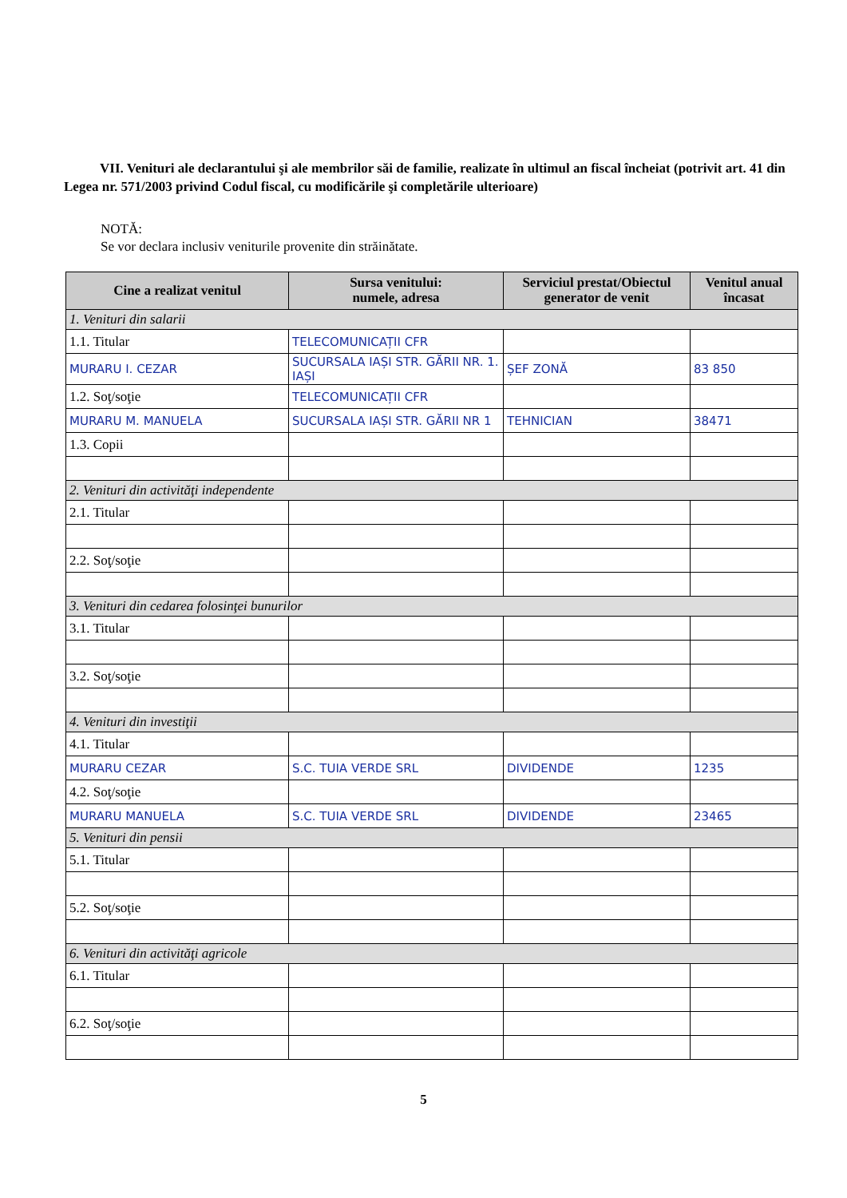VII. Venituri ale declarantului şi ale membrilor săi de familie, realizate în ultimul an fiscal încheiat (potrivit art. 41 din Legea nr. 571/2003 privind Codul fiscal, cu modificările şi completările ulterioare)
NOTĂ:
Se vor declara inclusiv veniturile provenite din străinătate.
| Cine a realizat venitul | Sursa venitului: numele, adresa | Serviciul prestat/Obiectul generator de venit | Venitul anual încasat |
| --- | --- | --- | --- |
| 1. Venituri din salarii | | | |
| 1.1. Titular | TELECOMUNICAȚII CFR | | |
| MURARU I. CEZAR | SUCURSALA IAȘI STR. GĂRII NR. 1. IAȘI | ȘEF ZONĂ | 83 850 |
| 1.2. Soţ/soţie | TELECOMUNICAȚII CFR | | |
| MURARU M. MANUELA | SUCURSALA IAȘI STR. GĂRII NR 1 | TEHNICIAN | 38471 |
| 1.3. Copii | | | |
| 2. Venituri din activităţi independente | | | |
| 2.1. Titular | | | |
| 2.2. Soţ/soţie | | | |
| 3. Venituri din cedarea folosinţei bunurilor | | | |
| 3.1. Titular | | | |
| 3.2. Soţ/soţie | | | |
| 4. Venituri din investiţii | | | |
| 4.1. Titular | | | |
| MURARU CEZAR | S.C. TUIA VERDE SRL | DIVIDENDE | 1235 |
| 4.2. Soţ/soţie | | | |
| MURARU MANUELA | S.C. TUIA VERDE SRL | DIVIDENDE | 23465 |
| 5. Venituri din pensii | | | |
| 5.1. Titular | | | |
| 5.2. Soţ/soţie | | | |
| 6. Venituri din activităţi agricole | | | |
| 6.1. Titular | | | |
| 6.2. Soţ/soţie | | | |
5